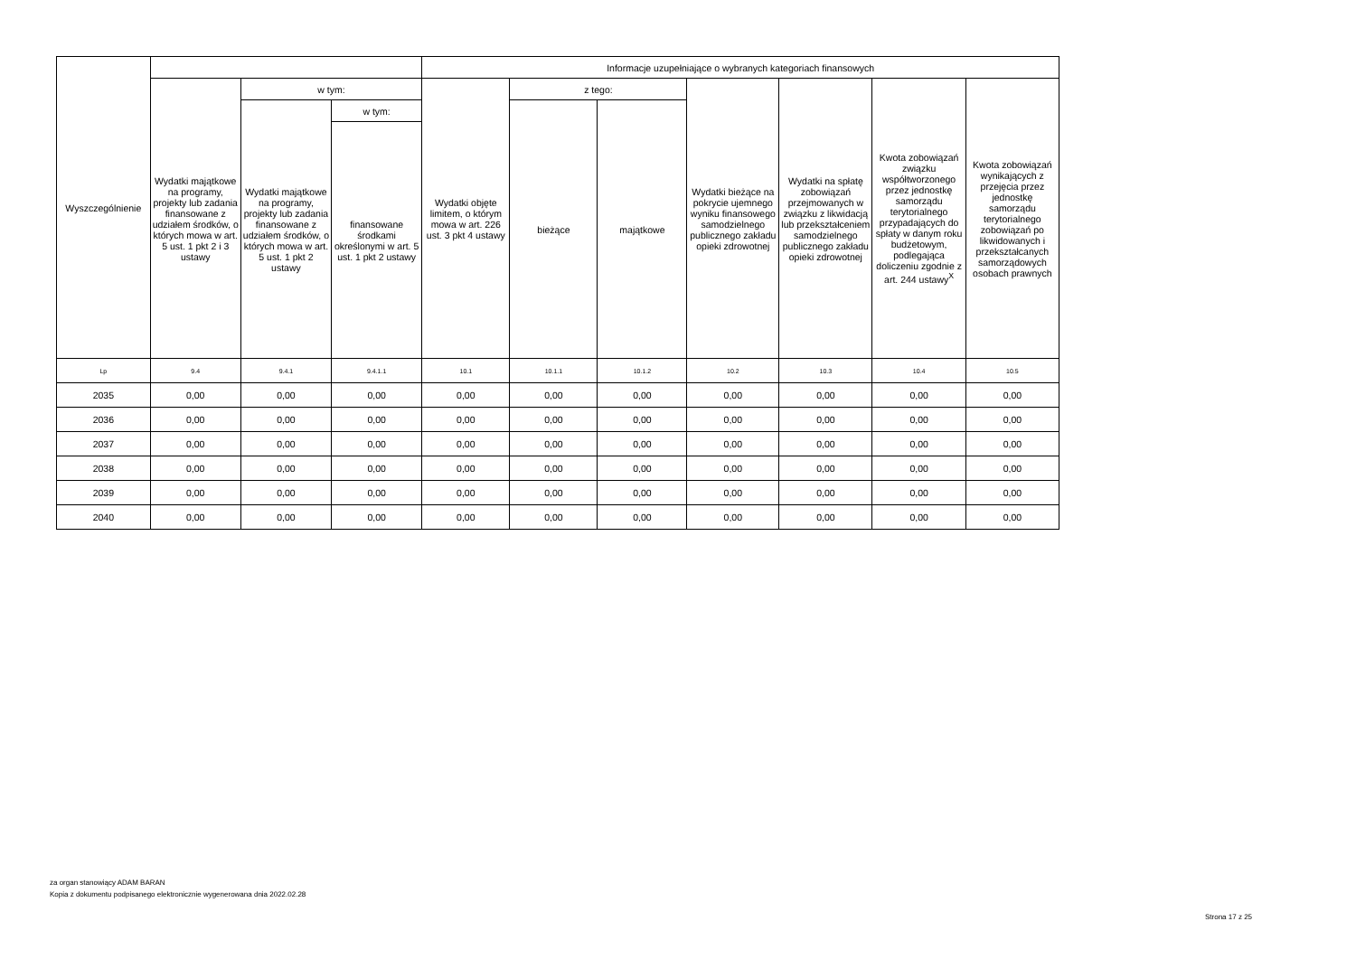| Wyszczególnienie | | | | Informacje uzupełniające o wybranych kategoriach finansowych | | | | | | |
| --- | --- | --- | --- | --- | --- | --- | --- | --- | --- | --- |
| | Wydatki majątkowe na programy, projekty lub zadania finansowane z udziałem środków, o których mowa w art. 5 ust. 1 pkt 2 i 3 ustawy | w tym: | | Wydatki objęte limitem, o którym mowa w art. 226 ust. 3 pkt 4 ustawy | z tego: | | Wydatki bieżące na pokrycie ujemnego wyniku finansowego samodzielnego publicznego zakładu opieki zdrowotnej | Wydatki na spłatę zobowiązań przejmowanych w związku z likwidacją lub przekształceniem samodzielnego publicznego zakładu opieki zdrowotnej | Kwota zobowiązań związku współtworzonego przez jednostkę samorządu terytorialnego przypadających do spłaty w danym roku budżetowym, podlegająca doliczeniu zgodnie z art. 244 ustawy<sup>X</sup> | Kwota zobowiązań wynikających z przejęcia przez jednostkę samorządu terytorialnego zobowiązań po likwidowanych i przekształcanych samorządowych osobach prawnych |
| | | Wydatki majątkowe na programy, projekty lub zadania finansowane z udziałem środków, o których mowa w art. 5 ust. 1 pkt 2 ustawy | w tym: | | bieżące | majątkowe | | | | |
| | | | finansowane środkami określonymi w art. 5 ust. 1 pkt 2 ustawy | | | | | | | |
| Lp | 9.4 | 9.4.1 | 9.4.1.1 | 10.1 | 10.1.1 | 10.1.2 | 10.2 | 10.3 | 10.4 | 10.5 |
| 2035 | 0,00 | 0,00 | 0,00 | 0,00 | 0,00 | 0,00 | 0,00 | 0,00 | 0,00 | 0,00 |
| 2036 | 0,00 | 0,00 | 0,00 | 0,00 | 0,00 | 0,00 | 0,00 | 0,00 | 0,00 | 0,00 |
| 2037 | 0,00 | 0,00 | 0,00 | 0,00 | 0,00 | 0,00 | 0,00 | 0,00 | 0,00 | 0,00 |
| 2038 | 0,00 | 0,00 | 0,00 | 0,00 | 0,00 | 0,00 | 0,00 | 0,00 | 0,00 | 0,00 |
| 2039 | 0,00 | 0,00 | 0,00 | 0,00 | 0,00 | 0,00 | 0,00 | 0,00 | 0,00 | 0,00 |
| 2040 | 0,00 | 0,00 | 0,00 | 0,00 | 0,00 | 0,00 | 0,00 | 0,00 | 0,00 | 0,00 |
za organ stanowiący ADAM BARAN
Kopia z dokumentu podpisanego elektronicznie wygenerowana dnia 2022.02.28
Strona 17 z 25